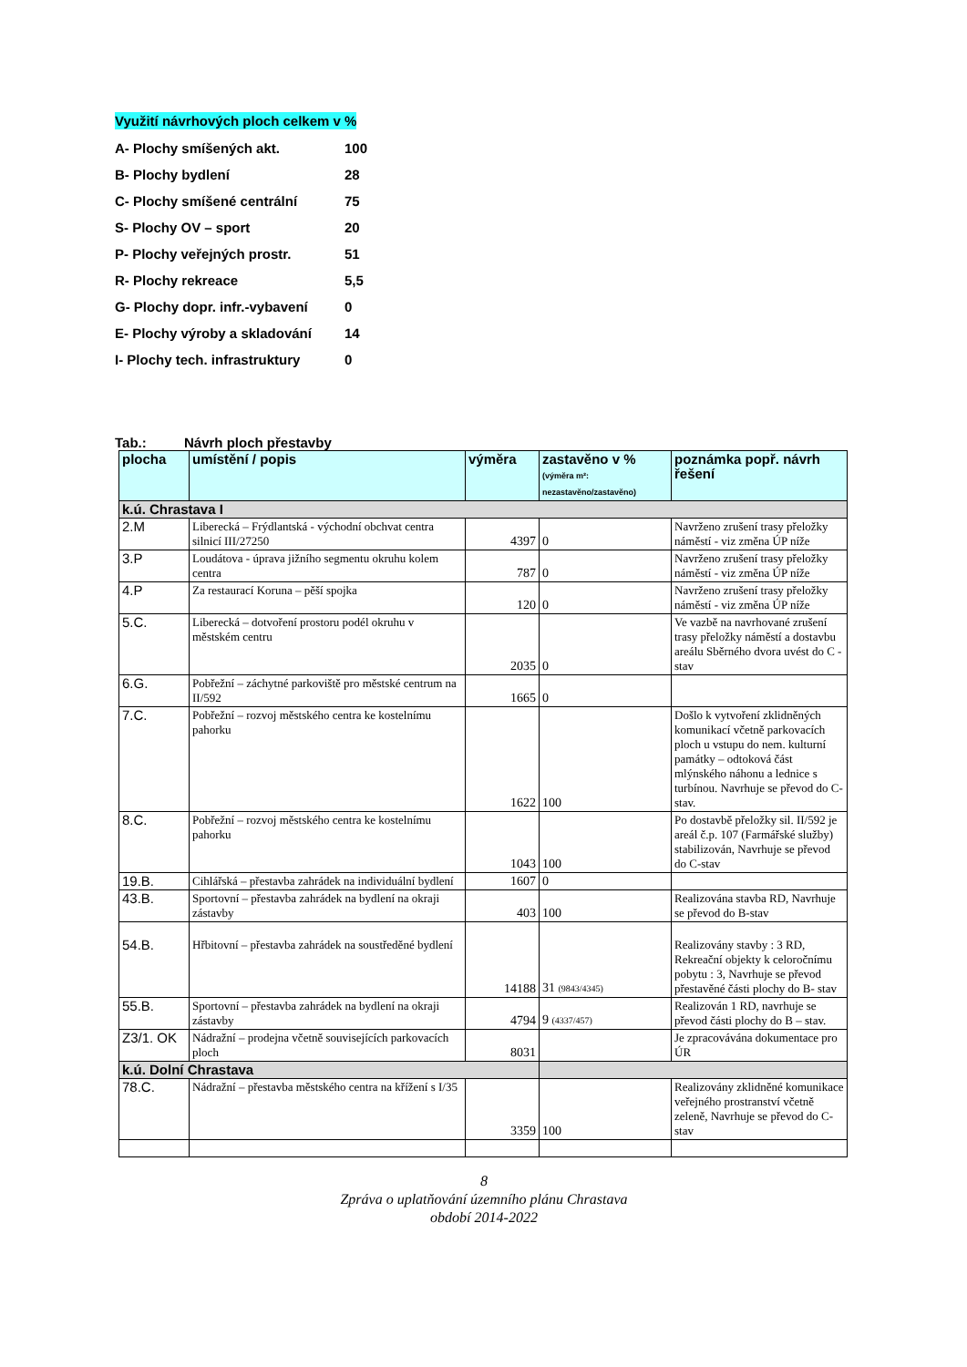Využití návrhových ploch celkem v %
| A- Plochy smíšených akt. | 100 |
| B- Plochy bydlení | 28 |
| C- Plochy smíšené centrální | 75 |
| S- Plochy OV – sport | 20 |
| P- Plochy veřejných prostr. | 51 |
| R- Plochy rekreace | 5,5 |
| G- Plochy dopr. infr.-vybavení | 0 |
| E- Plochy výroby a skladování | 14 |
| I- Plochy tech. infrastruktury | 0 |
Tab.: Návrh ploch přestavby
| plocha | umístění / popis | výměra | zastavěno v % (výměra m²: nezastavěno/zastavěno) | poznámka popř. návrh řešení |
| --- | --- | --- | --- | --- |
| k.ú. Chrastava I | | | | |
| 2.M | Liberecká – Frýdlantská - východní obchvat centra silnicí III/27250 | 4397 | 0 | Navrženo zrušení trasy přeložky náměstí - viz změna ÚP níže |
| 3.P | Loudátova - úprava jižního segmentu okruhu kolem centra | 787 | 0 | Navrženo zrušení trasy přeložky náměstí - viz změna ÚP níže |
| 4.P | Za restaurací Koruna – pěší spojka | 120 | 0 | Navrženo zrušení trasy přeložky náměstí - viz změna ÚP níže |
| 5.C. | Liberecká – dotvoření prostoru podél okruhu v městském centru | 2035 | 0 | Ve vazbě na navrhované zrušení trasy přeložky náměstí a dostavbu areálu Sběrného dvora uvést do C - stav |
| 6.G. | Pobřežní – záchytné parkoviště pro městské centrum na II/592 | 1665 | 0 | |
| 7.C. | Pobřežní – rozvoj městského centra ke kostelnímu pahorku | 1622 | 100 | Došlo k vytvoření zklidněných komunikací včetně parkovacích ploch u vstupu do nem. kulturní památky – odtoková část mlýnského náhonu a lednice s turbínou. Navrhuje se převod do C- stav. |
| 8.C. | Pobřežní – rozvoj městského centra ke kostelnímu pahorku | 1043 | 100 | Po dostavbě přeložky sil. II/592 je areál č.p. 107 (Farmářské služby) stabilizován, Navrhuje se převod do C-stav |
| 19.B. | Cihlářská – přestavba zahrádek na individuální bydlení | 1607 | 0 | |
| 43.B. | Sportovní – přestavba zahrádek na bydlení na okraji zástavby | 403 | 100 | Realizována stavba RD, Navrhuje se převod do B-stav |
| 54.B. | Hřbitovní – přestavba zahrádek na soustředěné bydlení | 14188 | 31 (9843/4345) | Realizovány stavby : 3 RD, Rekreační objekty k celoročnímu pobytu : 3, Navrhuje se převod přestavěné části plochy do B- stav |
| 55.B. | Sportovní – přestavba zahrádek na bydlení na okraji zástavby | 4794 | 9 (4337/457) | Realizován 1 RD, navrhuje se převod části plochy do B – stav. |
| Z3/1. OK | Nádražní – prodejna včetně souvisejících parkovacích ploch | 8031 | | Je zpracovávána dokumentace pro ÚR |
| k.ú. Dolní Chrastava | | | | |
| 78.C. | Nádražní – přestavba městského centra na křížení s I/35 | 3359 | 100 | Realizovány zklidněné komunikace veřejného prostranství včetně zeleně, Navrhuje se převod do C-stav |
8
Zpráva o uplatňování územního plánu Chrastava
období 2014-2022